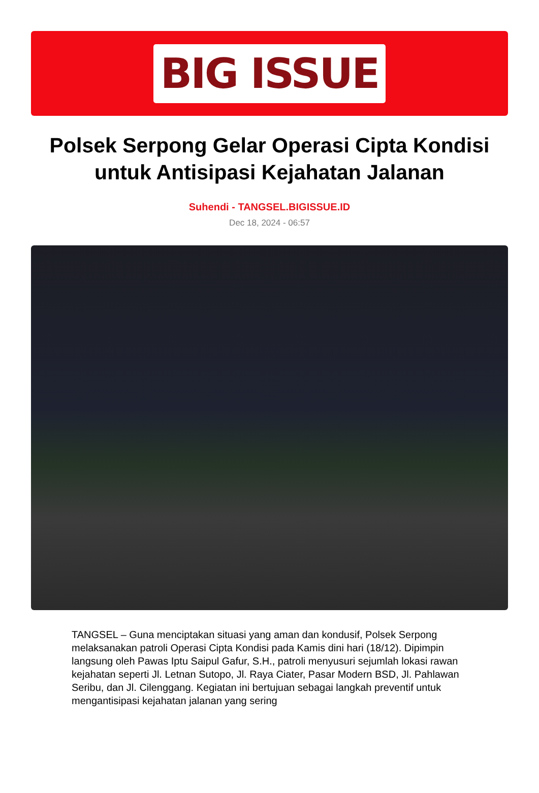BIG ISSUE
Polsek Serpong Gelar Operasi Cipta Kondisi untuk Antisipasi Kejahatan Jalanan
Suhendi - TANGSEL.BIGISSUE.ID
Dec 18, 2024 - 06:57
TANGSEL – Guna menciptakan situasi yang aman dan kondusif, Polsek Serpong melaksanakan patroli Operasi Cipta Kondisi pada Kamis dini hari (18/12). Dipimpin langsung oleh Pawas Iptu Saipul Gafur, S.H., patroli menyusuri sejumlah lokasi rawan kejahatan seperti Jl. Letnan Sutopo, Jl. Raya Ciater, Pasar Modern BSD, Jl. Pahlawan Seribu, dan Jl. Cilenggang. Kegiatan ini bertujuan sebagai langkah preventif untuk mengantisipasi kejahatan jalanan yang sering